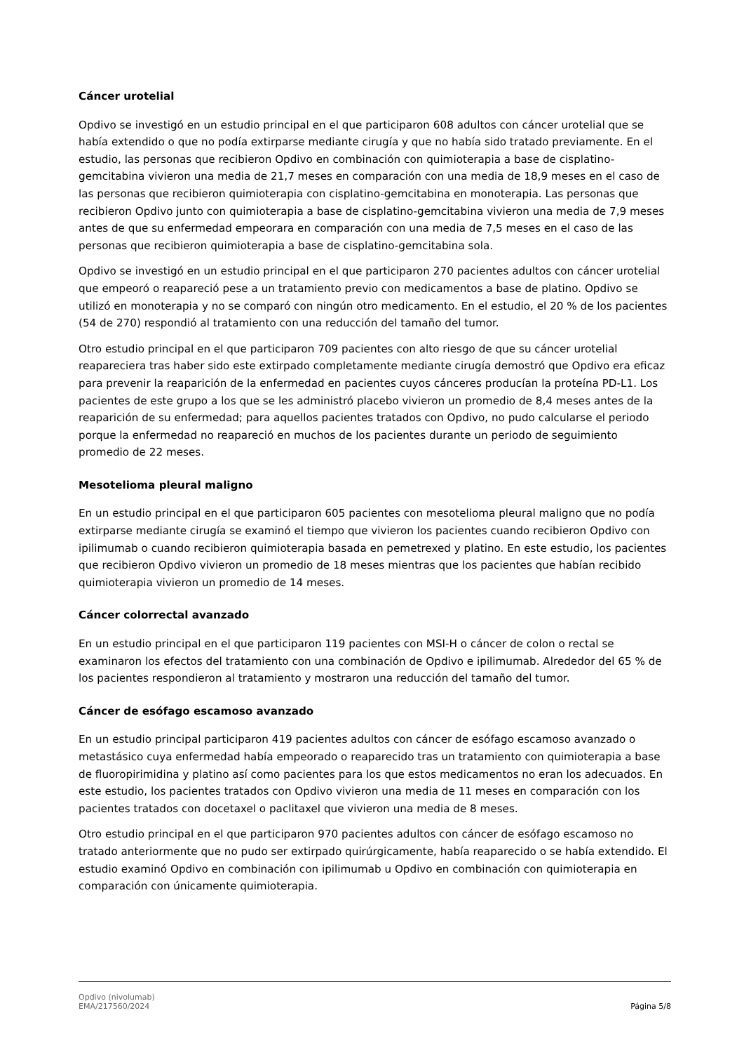Cáncer urotelial
Opdivo se investigó en un estudio principal en el que participaron 608 adultos con cáncer urotelial que se había extendido o que no podía extirparse mediante cirugía y que no había sido tratado previamente. En el estudio, las personas que recibieron Opdivo en combinación con quimioterapia a base de cisplatino-gemcitabina vivieron una media de 21,7 meses en comparación con una media de 18,9 meses en el caso de las personas que recibieron quimioterapia con cisplatino-gemcitabina en monoterapia. Las personas que recibieron Opdivo junto con quimioterapia a base de cisplatino-gemcitabina vivieron una media de 7,9 meses antes de que su enfermedad empeorara en comparación con una media de 7,5 meses en el caso de las personas que recibieron quimioterapia a base de cisplatino-gemcitabina sola.
Opdivo se investigó en un estudio principal en el que participaron 270 pacientes adultos con cáncer urotelial que empeoró o reapareció pese a un tratamiento previo con medicamentos a base de platino. Opdivo se utilizó en monoterapia y no se comparó con ningún otro medicamento. En el estudio, el 20 % de los pacientes (54 de 270) respondió al tratamiento con una reducción del tamaño del tumor.
Otro estudio principal en el que participaron 709 pacientes con alto riesgo de que su cáncer urotelial reapareciera tras haber sido este extirpado completamente mediante cirugía demostró que Opdivo era eficaz para prevenir la reaparición de la enfermedad en pacientes cuyos cánceres producían la proteína PD-L1. Los pacientes de este grupo a los que se les administró placebo vivieron un promedio de 8,4 meses antes de la reaparición de su enfermedad; para aquellos pacientes tratados con Opdivo, no pudo calcularse el periodo porque la enfermedad no reapareció en muchos de los pacientes durante un periodo de seguimiento promedio de 22 meses.
Mesotelioma pleural maligno
En un estudio principal en el que participaron 605 pacientes con mesotelioma pleural maligno que no podía extirparse mediante cirugía se examinó el tiempo que vivieron los pacientes cuando recibieron Opdivo con ipilimumab o cuando recibieron quimioterapia basada en pemetrexed y platino. En este estudio, los pacientes que recibieron Opdivo vivieron un promedio de 18 meses mientras que los pacientes que habían recibido quimioterapia vivieron un promedio de 14 meses.
Cáncer colorrectal avanzado
En un estudio principal en el que participaron 119 pacientes con MSI-H o cáncer de colon o rectal se examinaron los efectos del tratamiento con una combinación de Opdivo e ipilimumab. Alrededor del 65 % de los pacientes respondieron al tratamiento y mostraron una reducción del tamaño del tumor.
Cáncer de esófago escamoso avanzado
En un estudio principal participaron 419 pacientes adultos con cáncer de esófago escamoso avanzado o metastásico cuya enfermedad había empeorado o reaparecido tras un tratamiento con quimioterapia a base de fluoropirimidina y platino así como pacientes para los que estos medicamentos no eran los adecuados. En este estudio, los pacientes tratados con Opdivo vivieron una media de 11 meses en comparación con los pacientes tratados con docetaxel o paclitaxel que vivieron una media de 8 meses.
Otro estudio principal en el que participaron 970 pacientes adultos con cáncer de esófago escamoso no tratado anteriormente que no pudo ser extirpado quirúrgicamente, había reaparecido o se había extendido. El estudio examinó Opdivo en combinación con ipilimumab u Opdivo en combinación con quimioterapia en comparación con únicamente quimioterapia.
Opdivo (nivolumab)
EMA/217560/2024
Página 5/8